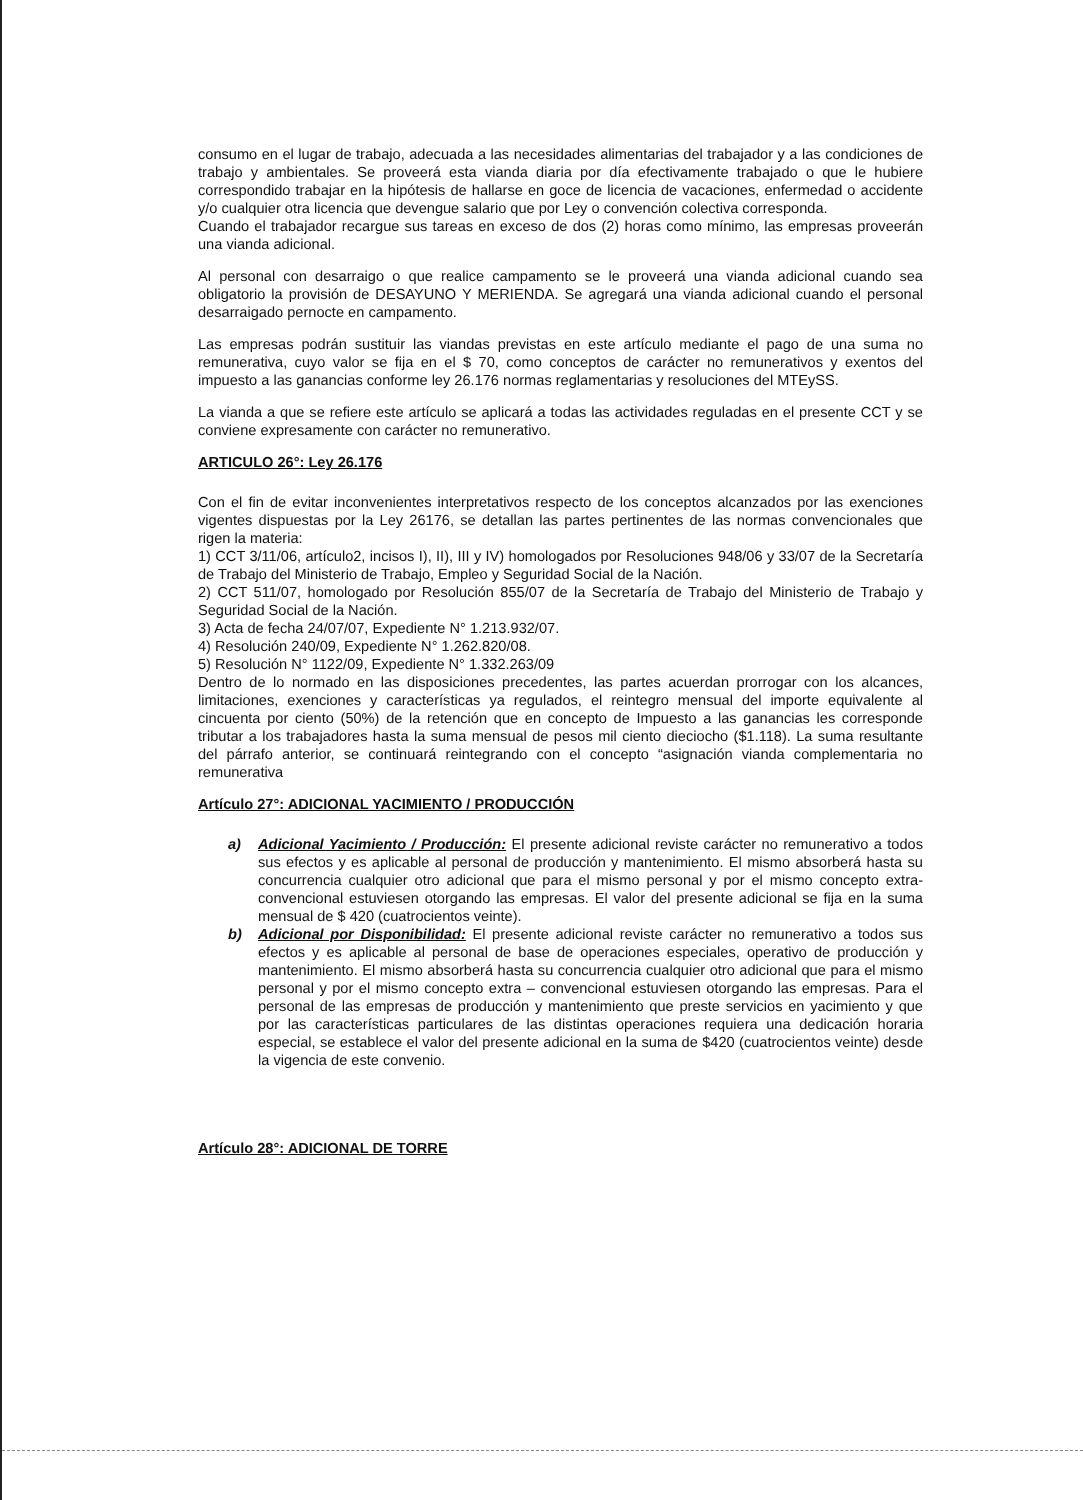consumo en el lugar de trabajo, adecuada a las necesidades alimentarias del trabajador y a las condiciones de trabajo y ambientales. Se proveerá esta vianda diaria por día efectivamente trabajado o que le hubiere correspondido trabajar en la hipótesis de hallarse en goce de licencia de vacaciones, enfermedad o accidente y/o cualquier otra licencia que devengue salario que por Ley o convención colectiva corresponda.
Cuando el trabajador recargue sus tareas en exceso de dos (2) horas como mínimo, las empresas proveerán una vianda adicional.
Al personal con desarraigo o que realice campamento se le proveerá una vianda adicional cuando sea obligatorio la provisión de DESAYUNO Y MERIENDA. Se agregará una vianda adicional cuando el personal desarraigado pernocte en campamento.
Las empresas podrán sustituir las viandas previstas en este artículo mediante el pago de una suma no remunerativa, cuyo valor se fija en el $ 70, como conceptos de carácter no remunerativos y exentos del impuesto a las ganancias conforme ley 26.176 normas reglamentarias y resoluciones del MTEySS.
La vianda a que se refiere este artículo se aplicará a todas las actividades reguladas en el presente CCT y se conviene expresamente con carácter no remunerativo.
ARTICULO 26°: Ley 26.176
Con el fin de evitar inconvenientes interpretativos respecto de los conceptos alcanzados por las exenciones vigentes dispuestas por la Ley 26176, se detallan las partes pertinentes de las normas convencionales que rigen la materia:
1) CCT 3/11/06, artículo2, incisos I), II), III y IV) homologados por Resoluciones 948/06 y 33/07 de la Secretaría de Trabajo del Ministerio de Trabajo, Empleo y Seguridad Social de la Nación.
2) CCT 511/07, homologado por Resolución 855/07 de la Secretaría de Trabajo del Ministerio de Trabajo y Seguridad Social de la Nación.
3) Acta de fecha 24/07/07, Expediente N° 1.213.932/07.
4) Resolución 240/09, Expediente N° 1.262.820/08.
5) Resolución N° 1122/09, Expediente N° 1.332.263/09
Dentro de lo normado en las disposiciones precedentes, las partes acuerdan prorrogar con los alcances, limitaciones, exenciones y características ya regulados, el reintegro mensual del importe equivalente al cincuenta por ciento (50%) de la retención que en concepto de Impuesto a las ganancias les corresponde tributar a los trabajadores hasta la suma mensual de pesos mil ciento dieciocho ($1.118). La suma resultante del párrafo anterior, se continuará reintegrando con el concepto “asignación vianda complementaria no remunerativa
Artículo 27°: ADICIONAL YACIMIENTO / PRODUCCIÓN
a) Adicional Yacimiento / Producción: El presente adicional reviste carácter no remunerativo a todos sus efectos y es aplicable al personal de producción y mantenimiento. El mismo absorberá hasta su concurrencia cualquier otro adicional que para el mismo personal y por el mismo concepto extra-convencional estuviesen otorgando las empresas. El valor del presente adicional se fija en la suma mensual de $ 420 (cuatrocientos veinte).
b) Adicional por Disponibilidad: El presente adicional reviste carácter no remunerativo a todos sus efectos y es aplicable al personal de base de operaciones especiales, operativo de producción y mantenimiento. El mismo absorberá hasta su concurrencia cualquier otro adicional que para el mismo personal y por el mismo concepto extra – convencional estuviesen otorgando las empresas. Para el personal de las empresas de producción y mantenimiento que preste servicios en yacimiento y que por las características particulares de las distintas operaciones requiera una dedicación horaria especial, se establece el valor del presente adicional en la suma de $420 (cuatrocientos veinte) desde la vigencia de este convenio.
Artículo 28°: ADICIONAL DE TORRE